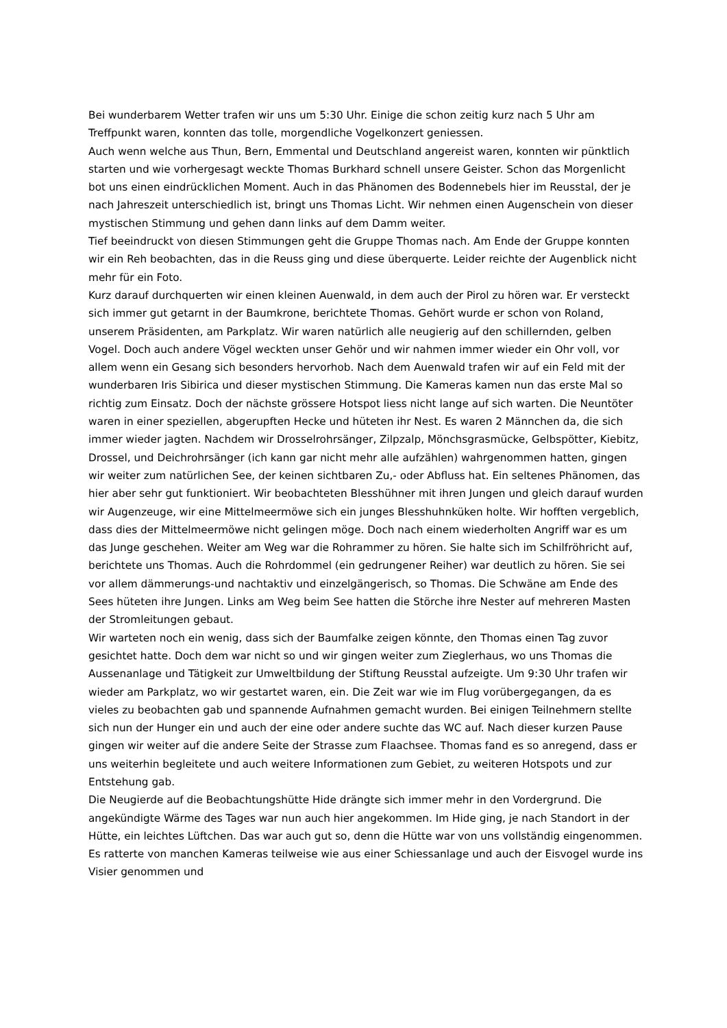Bei wunderbarem Wetter trafen wir uns um 5:30 Uhr. Einige die schon zeitig kurz nach 5 Uhr am Treffpunkt waren, konnten das tolle, morgendliche Vogelkonzert geniessen.
Auch wenn welche aus Thun, Bern, Emmental und Deutschland angereist waren, konnten wir pünktlich starten und wie vorhergesagt weckte Thomas Burkhard schnell unsere Geister. Schon das Morgenlicht bot uns einen eindrücklichen Moment. Auch in das Phänomen des Bodennebels hier im Reusstal, der je nach Jahreszeit unterschiedlich ist, bringt uns Thomas Licht. Wir nehmen einen Augenschein von dieser mystischen Stimmung und gehen dann links auf dem Damm weiter.
Tief beeindruckt von diesen Stimmungen geht die Gruppe Thomas nach. Am Ende der Gruppe konnten wir ein Reh beobachten, das in die Reuss ging und diese überquerte. Leider reichte der Augenblick nicht mehr für ein Foto.
Kurz darauf durchquerten wir einen kleinen Auenwald, in dem auch der Pirol zu hören war. Er versteckt sich immer gut getarnt in der Baumkrone, berichtete Thomas. Gehört wurde er schon von Roland, unserem Präsidenten, am Parkplatz. Wir waren natürlich alle neugierig auf den schillernden, gelben Vogel. Doch auch andere Vögel weckten unser Gehör und wir nahmen immer wieder ein Ohr voll, vor allem wenn ein Gesang sich besonders hervorhob. Nach dem Auenwald trafen wir auf ein Feld mit der wunderbaren Iris Sibirica und dieser mystischen Stimmung. Die Kameras kamen nun das erste Mal so richtig zum Einsatz. Doch der nächste grössere Hotspot liess nicht lange auf sich warten. Die Neuntöter waren in einer speziellen, abgerupften Hecke und hüteten ihr Nest. Es waren 2 Männchen da, die sich immer wieder jagten. Nachdem wir Drosselrohrsänger, Zilpzalp, Mönchsgrasmücke, Gelbspötter, Kiebitz, Drossel, und Deichrohrsänger (ich kann gar nicht mehr alle aufzählen) wahrgenommen hatten, gingen wir weiter zum natürlichen See, der keinen sichtbaren Zu,- oder Abfluss hat. Ein seltenes Phänomen, das hier aber sehr gut funktioniert. Wir beobachteten Blesshühner mit ihren Jungen und gleich darauf wurden wir Augenzeuge, wir eine Mittelmeermöwe sich ein junges Blesshuhnküken holte. Wir hofften vergeblich, dass dies der Mittelmeermöwe nicht gelingen möge. Doch nach einem wiederholten Angriff war es um das Junge geschehen. Weiter am Weg war die Rohrammer zu hören. Sie halte sich im Schilfröhricht auf, berichtete uns Thomas. Auch die Rohrdommel (ein gedrungener Reiher) war deutlich zu hören. Sie sei vor allem dämmerungs-und nachtaktiv und einzelgängerisch, so Thomas. Die Schwäne am Ende des Sees hüteten ihre Jungen. Links am Weg beim See hatten die Störche ihre Nester auf mehreren Masten der Stromleitungen gebaut.
Wir warteten noch ein wenig, dass sich der Baumfalke zeigen könnte, den Thomas einen Tag zuvor gesichtet hatte. Doch dem war nicht so und wir gingen weiter zum Zieglerhaus, wo uns Thomas die Aussenanlage und Tätigkeit zur Umweltbildung der Stiftung Reusstal aufzeigte. Um 9:30 Uhr trafen wir wieder am Parkplatz, wo wir gestartet waren, ein. Die Zeit war wie im Flug vorübergegangen, da es vieles zu beobachten gab und spannende Aufnahmen gemacht wurden. Bei einigen Teilnehmern stellte sich nun der Hunger ein und auch der eine oder andere suchte das WC auf. Nach dieser kurzen Pause gingen wir weiter auf die andere Seite der Strasse zum Flaachsee. Thomas fand es so anregend, dass er uns weiterhin begleitete und auch weitere Informationen zum Gebiet, zu weiteren Hotspots und zur Entstehung gab.
Die Neugierde auf die Beobachtungshütte Hide drängte sich immer mehr in den Vordergrund. Die angekündigte Wärme des Tages war nun auch hier angekommen. Im Hide ging, je nach Standort in der Hütte, ein leichtes Lüftchen. Das war auch gut so, denn die Hütte war von uns vollständig eingenommen. Es ratterte von manchen Kameras teilweise wie aus einer Schiessanlage und auch der Eisvogel wurde ins Visier genommen und